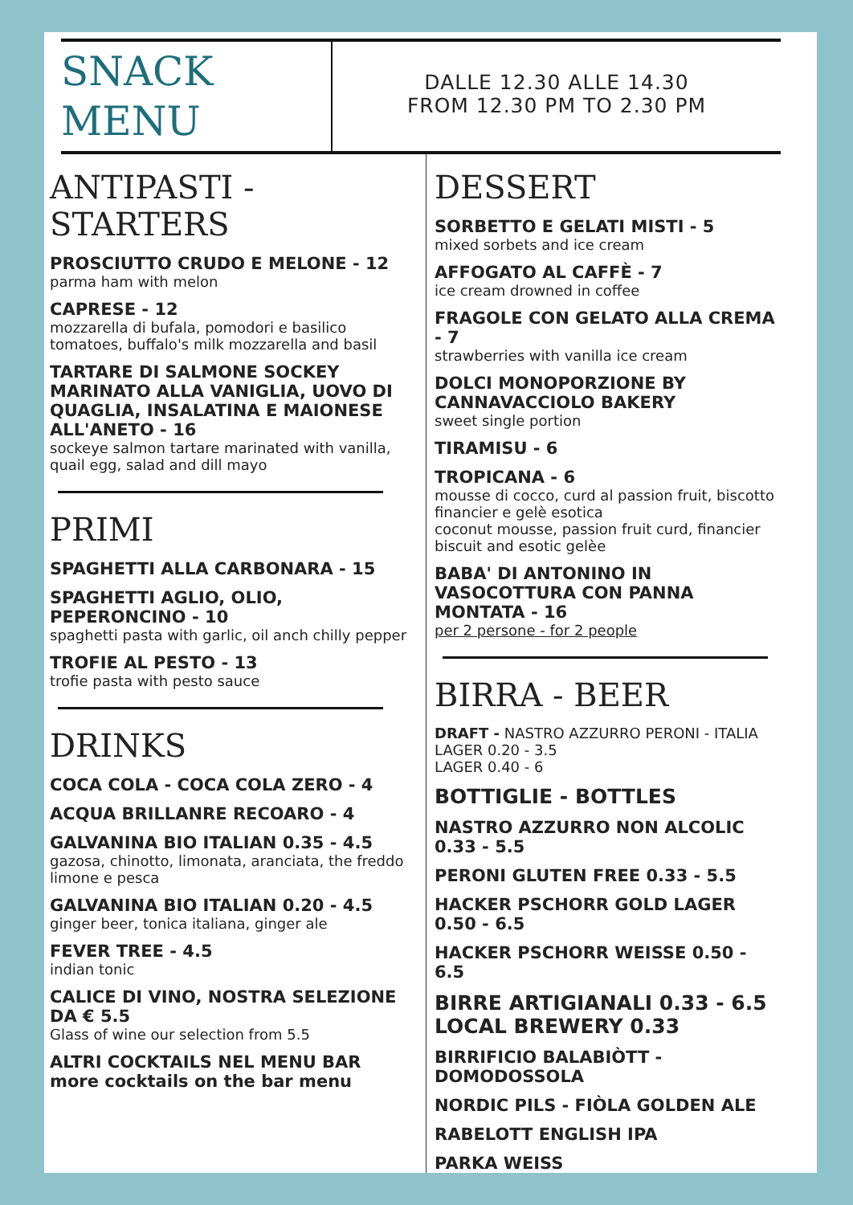SNACK
MENU
DALLE 12.30 ALLE 14.30
FROM 12.30 PM TO 2.30 PM
ANTIPASTI - STARTERS
PROSCIUTTO CRUDO E MELONE - 12
parma ham with melon
CAPRESE - 12
mozzarella di bufala, pomodori e basilico
tomatoes, buffalo's milk mozzarella and basil
TARTARE DI SALMONE SOCKEY MARINATO ALLA VANIGLIA, UOVO DI QUAGLIA, INSALATINA E MAIONESE ALL'ANETO - 16
sockeye salmon tartare marinated with vanilla, quail egg, salad and dill mayo
PRIMI
SPAGHETTI ALLA CARBONARA - 15
SPAGHETTI AGLIO, OLIO, PEPERONCINO - 10
spaghetti pasta with garlic, oil anch chilly pepper
TROFIE AL PESTO - 13
trofie pasta with pesto sauce
DRINKS
COCA COLA - COCA COLA ZERO - 4
ACQUA BRILLANRE RECOARO - 4
GALVANINA BIO ITALIAN 0.35 - 4.5
gazosa, chinotto, limonata, aranciata, the freddo limone e pesca
GALVANINA BIO ITALIAN 0.20 - 4.5
ginger beer, tonica italiana, ginger ale
FEVER TREE - 4.5
indian tonic
CALICE DI VINO, NOSTRA SELEZIONE DA € 5.5
Glass of wine our selection from 5.5
ALTRI COCKTAILS NEL MENU BAR
more cocktails on the bar menu
DESSERT
SORBETTO E GELATI MISTI - 5
mixed sorbets and ice cream
AFFOGATO AL CAFFÈ - 7
ice cream drowned in coffee
FRAGOLE CON GELATO ALLA CREMA - 7
strawberries with vanilla ice cream
DOLCI MONOPORZIONE BY CANNAVACCIOLO BAKERY
sweet single portion
TIRAMISU - 6
TROPICANA - 6
mousse di cocco, curd al passion fruit, biscotto financier e gelè esotica
coconut mousse, passion fruit curd, financier biscuit and esotic gelèe
BABA' DI ANTONINO IN VASOCOTTURA CON PANNA MONTATA - 16
per 2 persone - for 2 people
BIRRA - BEER
DRAFT - NASTRO AZZURRO PERONI - ITALIA
LAGER 0.20 - 3.5
LAGER 0.40 - 6
BOTTIGLIE - BOTTLES
NASTRO AZZURRO NON ALCOLIC 0.33 - 5.5
PERONI GLUTEN FREE 0.33 - 5.5
HACKER PSCHORR GOLD LAGER 0.50 - 6.5
HACKER PSCHORR WEISSE 0.50 - 6.5
BIRRE ARTIGIANALI 0.33 - 6.5
LOCAL BREWERY 0.33
BIRRIFICIO BALABIÒTT - DOMODOSSOLA
NORDIC PILS - FIÒLA GOLDEN ALE
RABELOTT ENGLISH IPA
PARKA WEISS